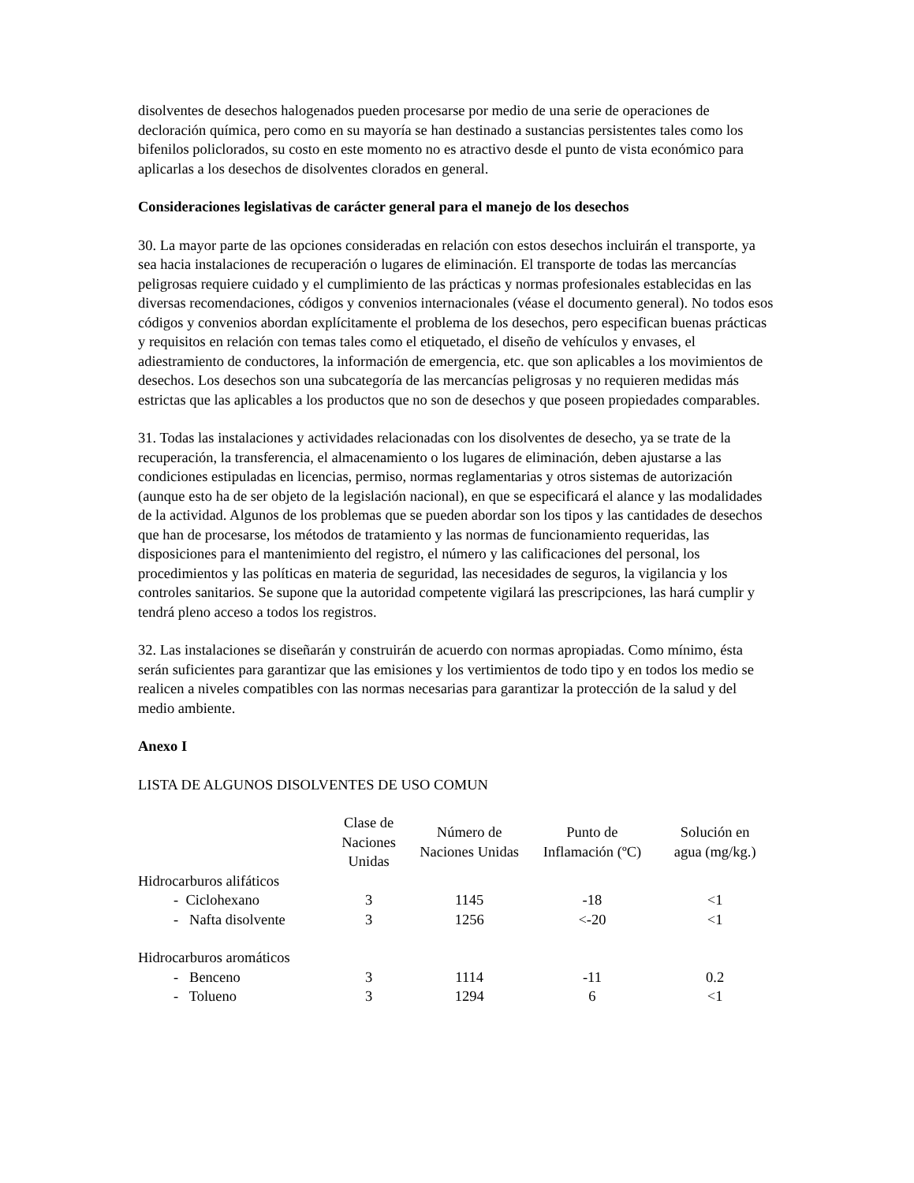disolventes de desechos halogenados pueden procesarse por medio de una serie de operaciones de decloración química, pero como en su mayoría se han destinado a sustancias persistentes tales como los bifenilos policlorados, su costo en este momento no es atractivo desde el punto de vista económico para aplicarlas a los desechos de disolventes clorados en general.
Consideraciones legislativas de carácter general para el manejo de los desechos
30. La mayor parte de las opciones consideradas en relación con estos desechos incluirán el transporte, ya sea hacia instalaciones de recuperación o lugares de eliminación. El transporte de todas las mercancías peligrosas requiere cuidado y el cumplimiento de las prácticas y normas profesionales establecidas en las diversas recomendaciones, códigos y convenios internacionales (véase el documento general). No todos esos códigos y convenios abordan explícitamente el problema de los desechos, pero especifican buenas prácticas y requisitos en relación con temas tales como el etiquetado, el diseño de vehículos y envases, el adiestramiento de conductores, la información de emergencia, etc. que son aplicables a los movimientos de desechos. Los desechos son una subcategoría de las mercancías peligrosas y no requieren medidas más estrictas que las aplicables a los productos que no son de desechos y que poseen propiedades comparables.
31. Todas las instalaciones y actividades relacionadas con los disolventes de desecho, ya se trate de la recuperación, la transferencia, el almacenamiento o los lugares de eliminación, deben ajustarse a las condiciones estipuladas en licencias, permiso, normas reglamentarias y otros sistemas de autorización (aunque esto ha de ser objeto de la legislación nacional), en que se especificará el alance y las modalidades de la actividad. Algunos de los problemas que se pueden abordar son los tipos y las cantidades de desechos que han de procesarse, los métodos de tratamiento y las normas de funcionamiento requeridas, las disposiciones para el mantenimiento del registro, el número y las calificaciones del personal, los procedimientos y las políticas en materia de seguridad, las necesidades de seguros, la vigilancia y los controles sanitarios. Se supone que la autoridad competente vigilará las prescripciones, las hará cumplir y tendrá pleno acceso a todos los registros.
32. Las instalaciones se diseñarán y construirán de acuerdo con normas apropiadas. Como mínimo, ésta serán suficientes para garantizar que las emisiones y los vertimientos de todo tipo y en todos los medio se realicen a niveles compatibles con las normas necesarias para garantizar la protección de la salud y del medio ambiente.
Anexo I
LISTA DE ALGUNOS DISOLVENTES DE USO COMUN
| | Clase de Naciones Unidas | Número de Naciones Unidas | Punto de Inflamación (ºC) | Solución en agua (mg/kg.) |
| --- | --- | --- | --- | --- |
| Hidrocarburos alifáticos | | | | |
| - Ciclohexano | 3 | 1145 | -18 | <1 |
| - Nafta disolvente | 3 | 1256 | <-20 | <1 |
| Hidrocarburos aromáticos | | | | |
| - Benceno | 3 | 1114 | -11 | 0.2 |
| - Tolueno | 3 | 1294 | 6 | <1 |